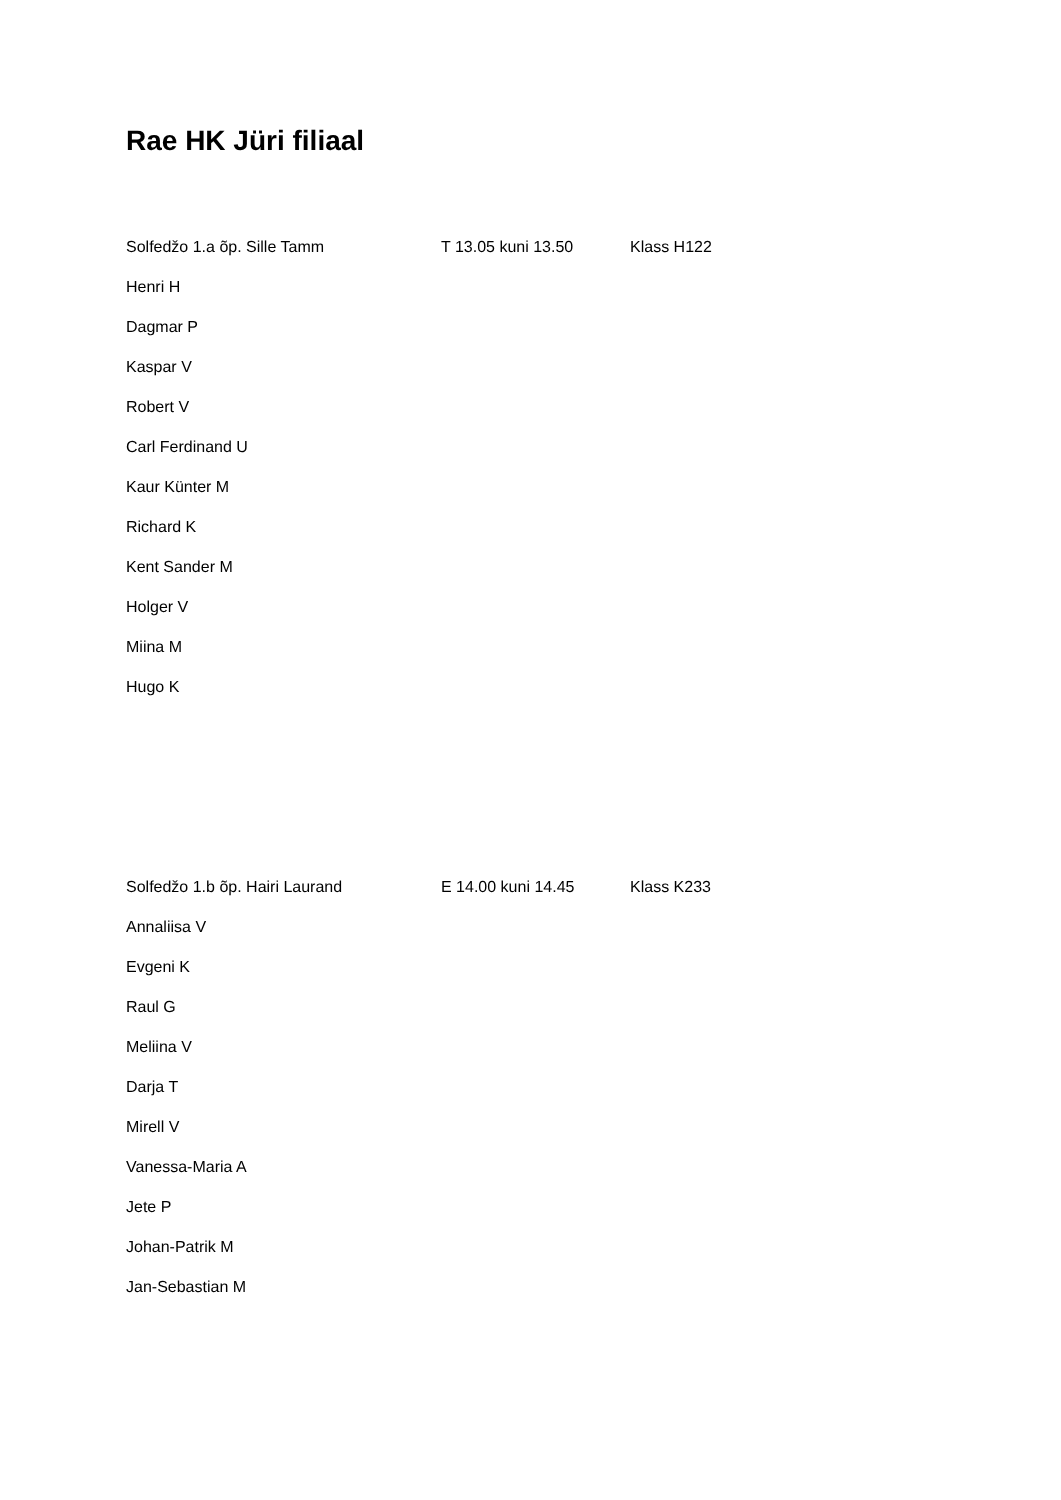Rae HK Jüri filiaal
Solfedžo 1.a õp. Sille Tamm T 13.05 kuni 13.50 Klass H122
Henri H
Dagmar P
Kaspar V
Robert V
Carl Ferdinand U
Kaur Künter M
Richard K
Kent Sander M
Holger V
Miina M
Hugo K
Solfedžo 1.b õp. Hairi Laurand E 14.00 kuni 14.45 Klass K233
Annaliisa V
Evgeni K
Raul G
Meliina V
Darja T
Mirell V
Vanessa-Maria A
Jete P
Johan-Patrik M
Jan-Sebastian M